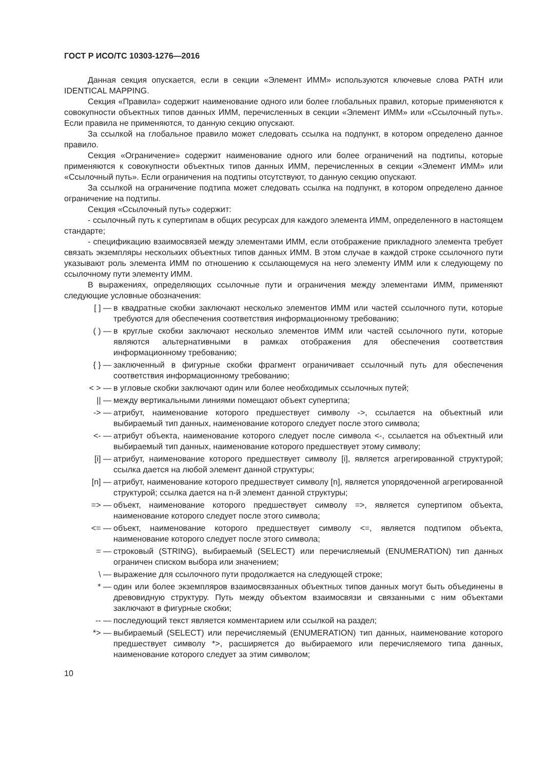ГОСТ Р ИСО/ТС 10303-1276—2016
Данная секция опускается, если в секции «Элемент ИММ» используются ключевые слова PATH или IDENTICAL MAPPING.
Секция «Правила» содержит наименование одного или более глобальных правил, которые применяются к совокупности объектных типов данных ИММ, перечисленных в секции «Элемент ИММ» или «Ссылочный путь». Если правила не применяются, то данную секцию опускают.
За ссылкой на глобальное правило может следовать ссылка на подпункт, в котором определено данное правило.
Секция «Ограничение» содержит наименование одного или более ограничений на подтипы, которые применяются к совокупности объектных типов данных ИММ, перечисленных в секции «Элемент ИММ» или «Ссылочный путь». Если ограничения на подтипы отсутствуют, то данную секцию опускают.
За ссылкой на ограничение подтипа может следовать ссылка на подпункт, в котором определено данное ограничение на подтипы.
Секция «Ссылочный путь» содержит:
- ссылочный путь к супертипам в общих ресурсах для каждого элемента ИММ, определенного в настоящем стандарте;
- спецификацию взаимосвязей между элементами ИММ, если отображение прикладного элемента требует связать экземпляры нескольких объектных типов данных ИММ. В этом случае в каждой строке ссылочного пути указывают роль элемента ИММ по отношению к ссылающемуся на него элементу ИММ или к следующему по ссылочному пути элементу ИММ.
В выражениях, определяющих ссылочные пути и ограничения между элементами ИММ, применяют следующие условные обозначения:
[ ] — в квадратные скобки заключают несколько элементов ИММ или частей ссылочного пути, которые требуются для обеспечения соответствия информационному требованию;
( ) — в круглые скобки заключают несколько элементов ИММ или частей ссылочного пути, которые являются альтернативными в рамках отображения для обеспечения соответствия информационному требованию;
{ } — заключенный в фигурные скобки фрагмент ограничивает ссылочный путь для обеспечения соответствия информационному требованию;
< > — в угловые скобки заключают один или более необходимых ссылочных путей;
|| — между вертикальными линиями помещают объект супертипа;
-> — атрибут, наименование которого предшествует символу ->, ссылается на объектный или выбираемый тип данных, наименование которого следует после этого символа;
<- — атрибут объекта, наименование которого следует после символа <-, ссылается на объектный или выбираемый тип данных, наименование которого предшествует этому символу;
[i] — атрибут, наименование которого предшествует символу [i], является агрегированной структурой; ссылка дается на любой элемент данной структуры;
[n] — атрибут, наименование которого предшествует символу [n], является упорядоченной агрегированной структурой; ссылка дается на n-й элемент данной структуры;
=> — объект, наименование которого предшествует символу =>, является супертипом объекта, наименование которого следует после этого символа;
<= — объект, наименование которого предшествует символу <=, является подтипом объекта, наименование которого следует после этого символа;
= — строковый (STRING), выбираемый (SELECT) или перечисляемый (ENUMERATION) тип данных ограничен списком выбора или значением;
\ — выражение для ссылочного пути продолжается на следующей строке;
* — один или более экземпляров взаимосвязанных объектных типов данных могут быть объединены в древовидную структуру. Путь между объектом взаимосвязи и связанными с ним объектами заключают в фигурные скобки;
-- — последующий текст является комментарием или ссылкой на раздел;
*> — выбираемый (SELECT) или перечисляемый (ENUMERATION) тип данных, наименование которого предшествует символу *>, расширяется до выбираемого или перечисляемого типа данных, наименование которого следует за этим символом;
10